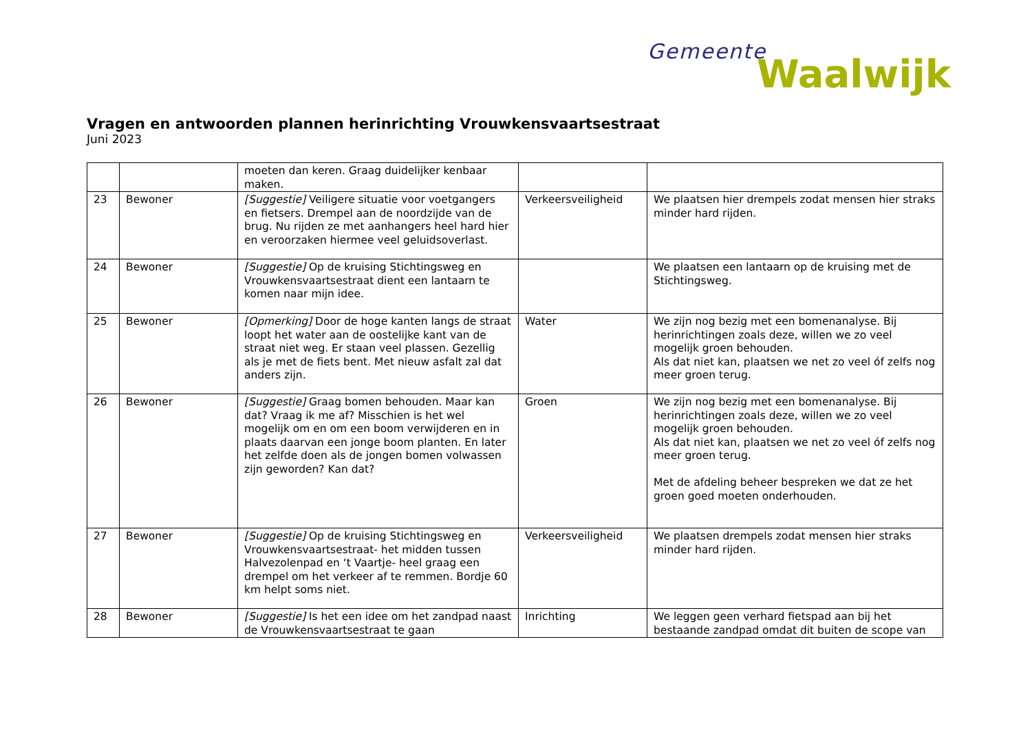Gemeente
Waalwijk
Vragen en antwoorden plannen herinrichting Vrouwkensvaartsestraat
Juni 2023
| | | moeten dan keren. Graag duidelijker kenbaar maken. | | |
| 23 | Bewoner | [Suggestie] Veiligere situatie voor voetgangers en fietsers. Drempel aan de noordzijde van de brug. Nu rijden ze met aanhangers heel hard hier en veroorzaken hiermee veel geluidsoverlast. | Verkeersveiligheid | We plaatsen hier drempels zodat mensen hier straks minder hard rijden. |
| 24 | Bewoner | [Suggestie] Op de kruising Stichtingsweg en Vrouwkensvaartsestraat dient een lantaarn te komen naar mijn idee. | | We plaatsen een lantaarn op de kruising met de Stichtingsweg. |
| 25 | Bewoner | [Opmerking] Door de hoge kanten langs de straat loopt het water aan de oostelijke kant van de straat niet weg. Er staan veel plassen. Gezellig als je met de fiets bent. Met nieuw asfalt zal dat anders zijn. | Water | We zijn nog bezig met een bomenanalyse. Bij herinrichtingen zoals deze, willen we zo veel mogelijk groen behouden. Als dat niet kan, plaatsen we net zo veel óf zelfs nog meer groen terug. |
| 26 | Bewoner | [Suggestie] Graag bomen behouden. Maar kan dat? Vraag ik me af? Misschien is het wel mogelijk om en om een boom verwijderen en in plaats daarvan een jonge boom planten. En later het zelfde doen als de jongen bomen volwassen zijn geworden? Kan dat? | Groen | We zijn nog bezig met een bomenanalyse. Bij herinrichtingen zoals deze, willen we zo veel mogelijk groen behouden. Als dat niet kan, plaatsen we net zo veel óf zelfs nog meer groen terug. Met de afdeling beheer bespreken we dat ze het groen goed moeten onderhouden. |
| 27 | Bewoner | [Suggestie] Op de kruising Stichtingsweg en Vrouwkensvaartsestraat- het midden tussen Halvezolenpad en ‘t Vaartje- heel graag een drempel om het verkeer af te remmen. Bordje 60 km helpt soms niet. | Verkeersveiligheid | We plaatsen drempels zodat mensen hier straks minder hard rijden. |
| 28 | Bewoner | [Suggestie] Is het een idee om het zandpad naast de Vrouwkensvaartsestraat te gaan | Inrichting | We leggen geen verhard fietspad aan bij het bestaande zandpad omdat dit buiten de scope van |